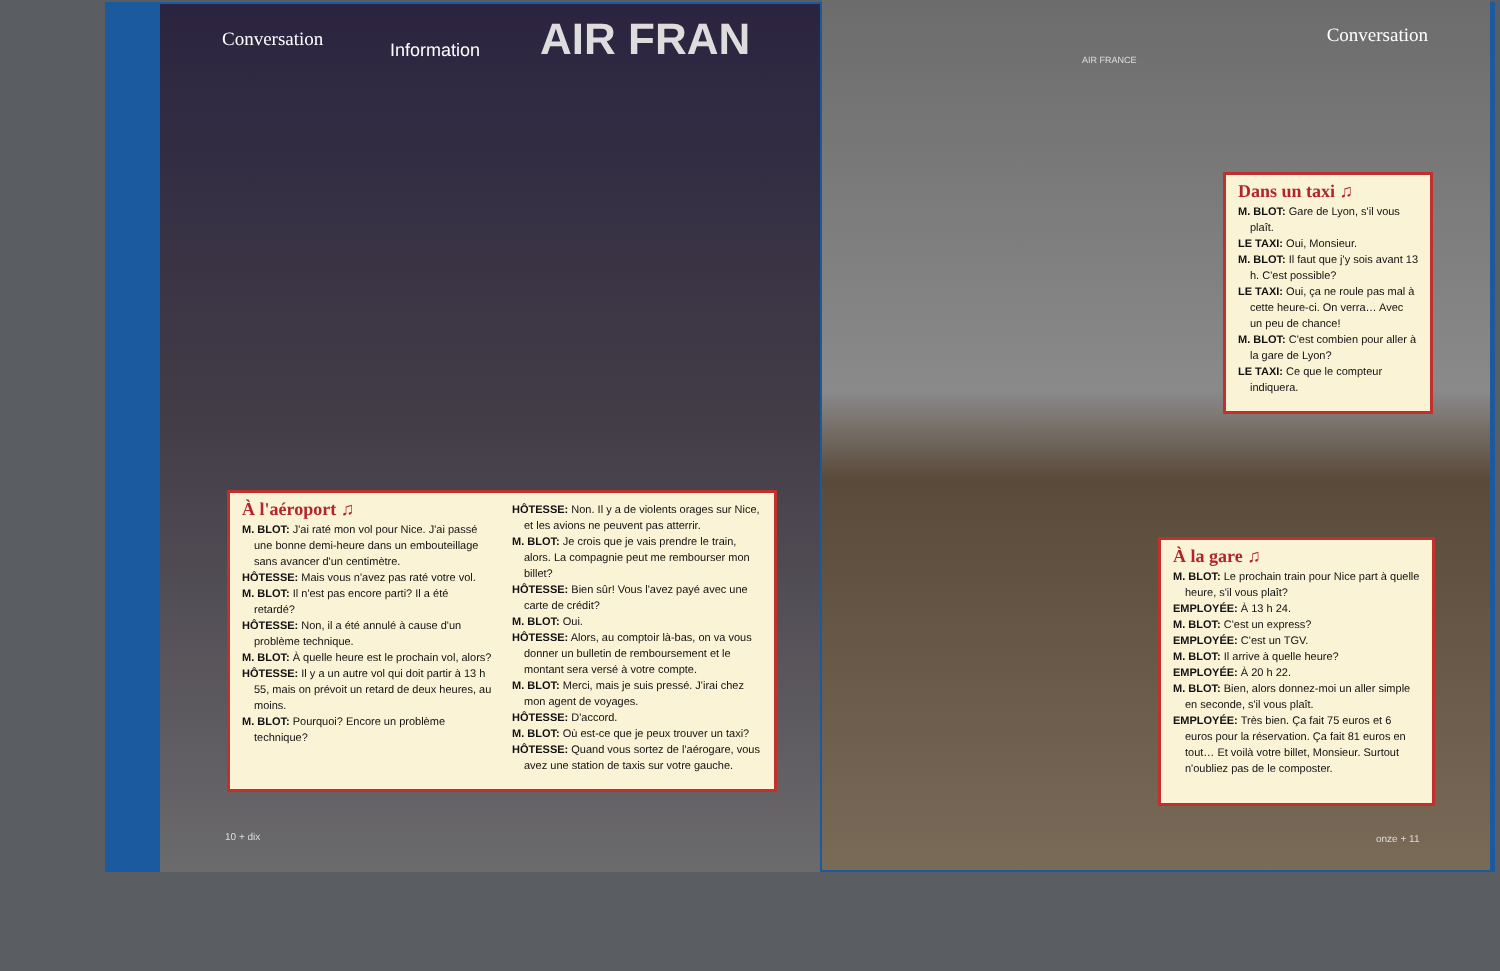Conversation
Information AIR FRAN
Conversation
AIR FRANCE
À l'aéroport ♫
M. BLOT: J'ai raté mon vol pour Nice. J'ai passé une bonne demi-heure dans un embouteillage sans avancer d'un centimètre.
HÔTESSE: Mais vous n'avez pas raté votre vol.
M. BLOT: Il n'est pas encore parti? Il a été retardé?
HÔTESSE: Non, il a été annulé à cause d'un problème technique.
M. BLOT: À quelle heure est le prochain vol, alors?
HÔTESSE: Il y a un autre vol qui doit partir à 13 h 55, mais on prévoit un retard de deux heures, au moins.
M. BLOT: Pourquoi? Encore un problème technique?
HÔTESSE: Non. Il y a de violents orages sur Nice, et les avions ne peuvent pas atterrir.
M. BLOT: Je crois que je vais prendre le train, alors. La compagnie peut me rembourser mon billet?
HÔTESSE: Bien sûr! Vous l'avez payé avec une carte de crédit?
M. BLOT: Oui.
HÔTESSE: Alors, au comptoir là-bas, on va vous donner un bulletin de remboursement et le montant sera versé à votre compte.
M. BLOT: Merci, mais je suis pressé. J'irai chez mon agent de voyages.
HÔTESSE: D'accord.
M. BLOT: Où est-ce que je peux trouver un taxi?
HÔTESSE: Quand vous sortez de l'aérogare, vous avez une station de taxis sur votre gauche.
Dans un taxi ♫
M. BLOT: Gare de Lyon, s'il vous plaît.
LE TAXI: Oui, Monsieur.
M. BLOT: Il faut que j'y sois avant 13 h. C'est possible?
LE TAXI: Oui, ça ne roule pas mal à cette heure-ci. On verra… Avec un peu de chance!
M. BLOT: C'est combien pour aller à la gare de Lyon?
LE TAXI: Ce que le compteur indiquera.
À la gare ♫
M. BLOT: Le prochain train pour Nice part à quelle heure, s'il vous plaît?
EMPLOYÉE: À 13 h 24.
M. BLOT: C'est un express?
EMPLOYÉE: C'est un TGV.
M. BLOT: Il arrive à quelle heure?
EMPLOYÉE: À 20 h 22.
M. BLOT: Bien, alors donnez-moi un aller simple en seconde, s'il vous plaît.
EMPLOYÉE: Très bien. Ça fait 75 euros et 6 euros pour la réservation. Ça fait 81 euros en tout… Et voilà votre billet, Monsieur. Surtout n'oubliez pas de le composter.
10 + dix onze + 11